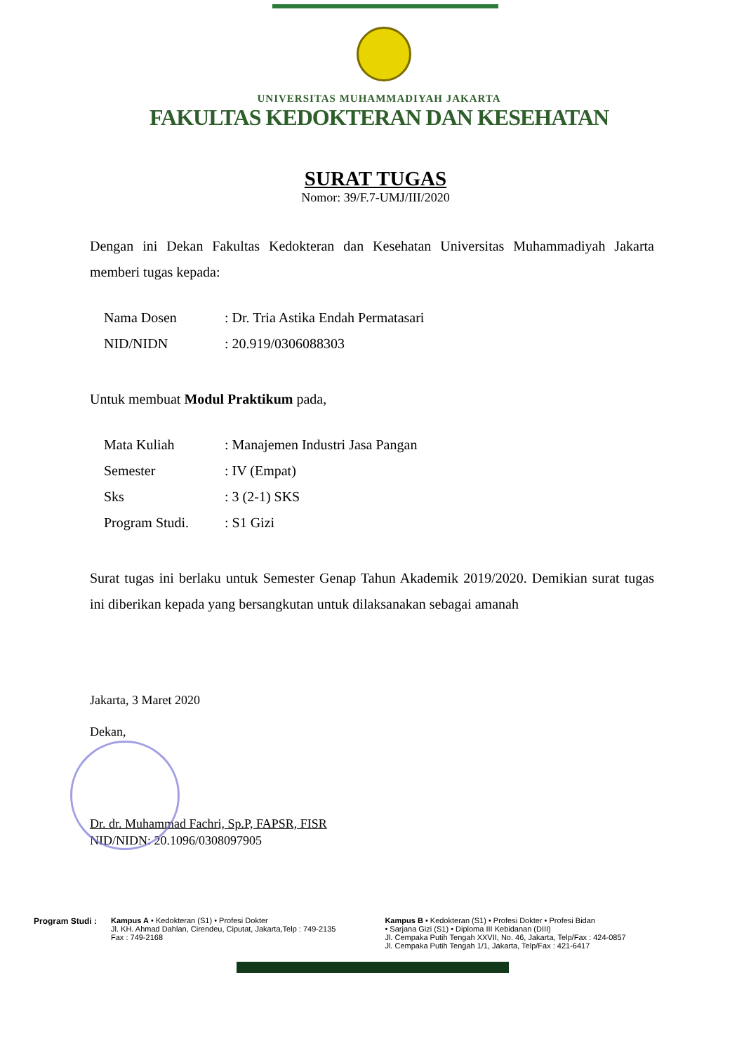UNIVERSITAS MUHAMMADIYAH JAKARTA
FAKULTAS KEDOKTERAN DAN KESEHATAN
SURAT TUGAS
Nomor: 39/F.7-UMJ/III/2020
Dengan ini Dekan Fakultas Kedokteran dan Kesehatan Universitas Muhammadiyah Jakarta memberi tugas kepada:
| Nama Dosen | : Dr. Tria Astika Endah Permatasari |
| NID/NIDN | : 20.919/0306088303 |
Untuk membuat Modul Praktikum pada,
| Mata Kuliah | : Manajemen Industri Jasa Pangan |
| Semester | : IV (Empat) |
| Sks | : 3 (2-1) SKS |
| Program Studi. | : S1 Gizi |
Surat tugas ini berlaku untuk Semester Genap Tahun Akademik 2019/2020. Demikian surat tugas ini diberikan kepada yang bersangkutan untuk dilaksanakan sebagai amanah
Jakarta, 3 Maret 2020
Dekan,
Dr. dr. Muhammad Fachri, Sp.P, FAPSR, FISR
NID/NIDN: 20.1096/0308097905
Program Studi : Kampus A • Kedokteran (S1) • Profesi Dokter
Jl. KH. Ahmad Dahlan, Cirendeu, Ciputat, Jakarta,Telp : 749-2135
Fax : 749-2168
Kampus B • Kedokteran (S1) • Profesi Dokter • Profesi Bidan
• Sarjana Gizi (S1) • Diploma III Kebidanan (DIII)
Jl. Cempaka Putih Tengah XXVII, No. 46, Jakarta, Telp/Fax : 424-0857
Jl. Cempaka Putih Tengah 1/1, Jakarta, Telp/Fax : 421-6417